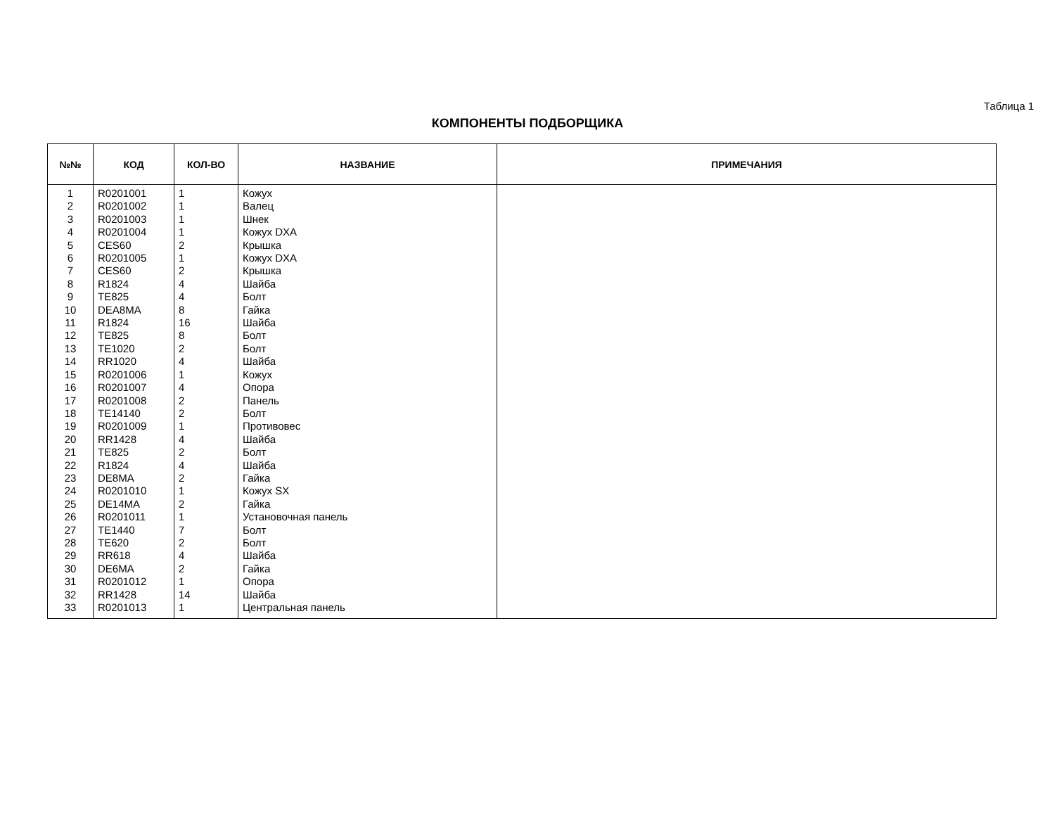Таблица 1
КОМПОНЕНТЫ ПОДБОРЩИКА
| №№ | КОД | КОЛ-ВО | НАЗВАНИЕ | ПРИМЕЧАНИЯ |
| --- | --- | --- | --- | --- |
| 1 | R0201001 | 1 | Кожух | |
| 2 | R0201002 | 1 | Валец | |
| 3 | R0201003 | 1 | Шнек | |
| 4 | R0201004 | 1 | Кожух DXA | |
| 5 | CES60 | 2 | Крышка | |
| 6 | R0201005 | 1 | Кожух DXA | |
| 7 | CES60 | 2 | Крышка | |
| 8 | R1824 | 4 | Шайба | |
| 9 | TE825 | 4 | Болт | |
| 10 | DEA8MA | 8 | Гайка | |
| 11 | R1824 | 16 | Шайба | |
| 12 | TE825 | 8 | Болт | |
| 13 | TE1020 | 2 | Болт | |
| 14 | RR1020 | 4 | Шайба | |
| 15 | R0201006 | 1 | Кожух | |
| 16 | R0201007 | 4 | Опора | |
| 17 | R0201008 | 2 | Панель | |
| 18 | TE14140 | 2 | Болт | |
| 19 | R0201009 | 1 | Противовес | |
| 20 | RR1428 | 4 | Шайба | |
| 21 | TE825 | 2 | Болт | |
| 22 | R1824 | 4 | Шайба | |
| 23 | DE8MA | 2 | Гайка | |
| 24 | R0201010 | 1 | Кожух SX | |
| 25 | DE14MA | 2 | Гайка | |
| 26 | R0201011 | 1 | Установочная панель | |
| 27 | TE1440 | 7 | Болт | |
| 28 | TE620 | 2 | Болт | |
| 29 | RR618 | 4 | Шайба | |
| 30 | DE6MA | 2 | Гайка | |
| 31 | R0201012 | 1 | Опора | |
| 32 | RR1428 | 14 | Шайба | |
| 33 | R0201013 | 1 | Центральная панель | |